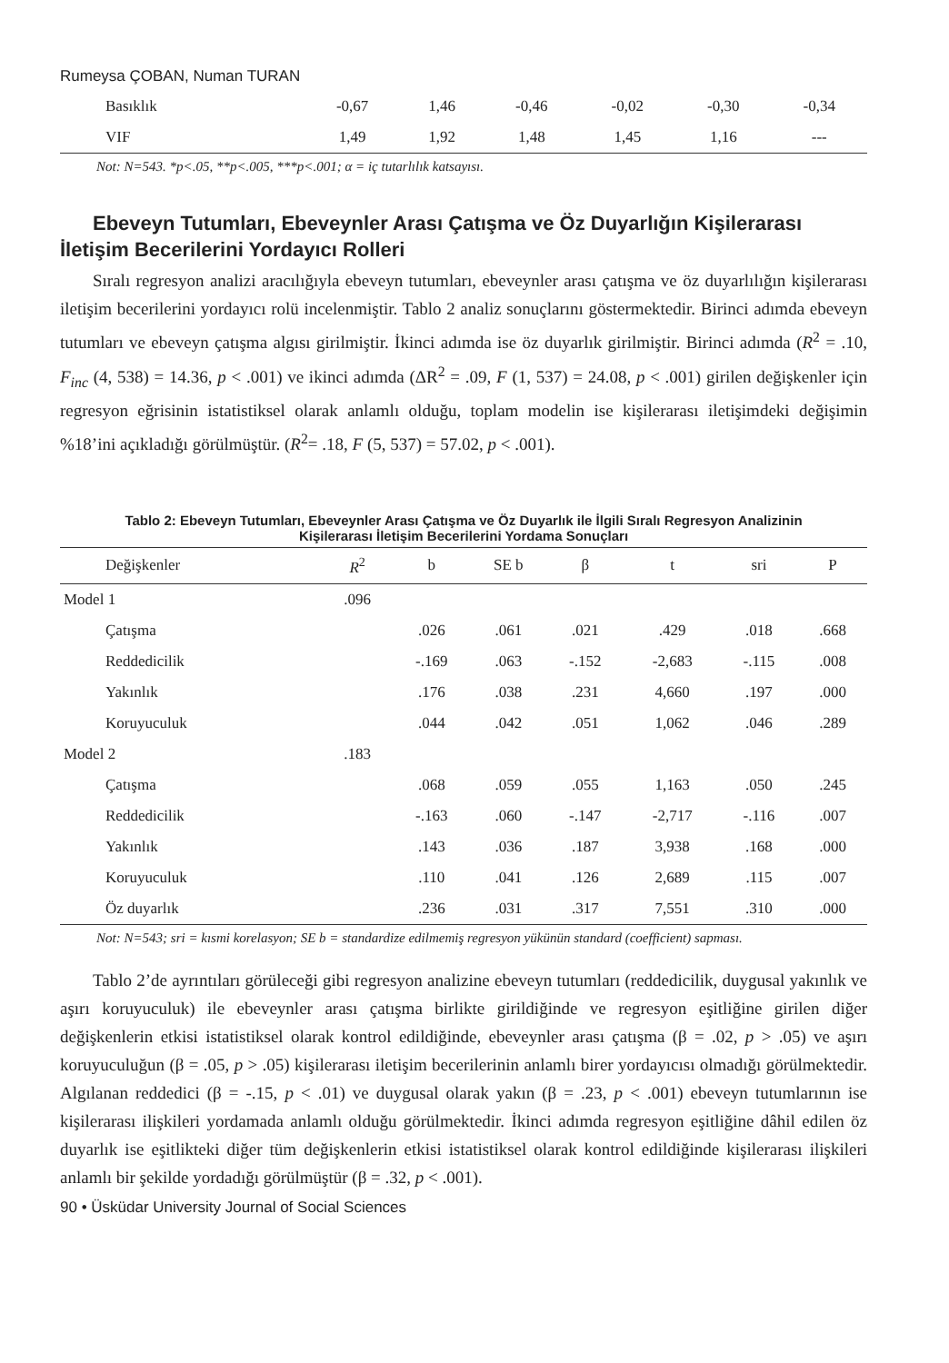Rumeysa ÇOBAN, Numan TURAN
| Basıklık | -0,67 | 1,46 | -0,46 | -0,02 | -0,30 | -0,34 |
| VIF | 1,49 | 1,92 | 1,48 | 1,45 | 1,16 | --- |
Not: N=543. *p<.05, **p<.005, ***p<.001; α = iç tutarlılık katsayısı.
Ebeveyn Tutumları, Ebeveynler Arası Çatışma ve Öz Duyarlığın Kişilerarası İletişim Becerilerini Yordayıcı Rolleri
Sıralı regresyon analizi aracılığıyla ebeveyn tutumları, ebeveynler arası çatışma ve öz duyarlılığın kişilerarası iletişim becerilerini yordayıcı rolü incelenmiştir. Tablo 2 analiz sonuçlarını göstermektedir. Birinci adımda ebeveyn tutumları ve ebeveyn çatışma algısı girilmiştir. İkinci adımda ise öz duyarlık girilmiştir. Birinci adımda (R<sup>2</sup> = .10, F<sub>inc</sub> (4, 538) = 14.36, p < .001) ve ikinci adımda (ΔR<sup>2</sup> = .09, F (1, 537) = 24.08, p < .001) girilen değişkenler için regresyon eğrisinin istatistiksel olarak anlamlı olduğu, toplam modelin ise kişilerarası iletişimdeki değişimin %18’ini açıkladığı görülmüştür. (R<sup>2</sup>= .18, F (5, 537) = 57.02, p < .001).
Tablo 2: Ebeveyn Tutumları, Ebeveynler Arası Çatışma ve Öz Duyarlık ile İlgili Sıralı Regresyon Analizinin
Kişilerarası İletişim Becerilerini Yordama Sonuçları
| Değişkenler | R<sup>2</sup> | b | SE b | β | t | sri | P |
| --- | --- | --- | --- | --- | --- | --- | --- |
| Model 1 | .096 | | | | | | |
| Çatışma | | .026 | .061 | .021 | .429 | .018 | .668 |
| Reddedicilik | | -.169 | .063 | -.152 | -2,683 | -.115 | .008 |
| Yakınlık | | .176 | .038 | .231 | 4,660 | .197 | .000 |
| Koruyuculuk | | .044 | .042 | .051 | 1,062 | .046 | .289 |
| Model 2 | .183 | | | | | | |
| Çatışma | | .068 | .059 | .055 | 1,163 | .050 | .245 |
| Reddedicilik | | -.163 | .060 | -.147 | -2,717 | -.116 | .007 |
| Yakınlık | | .143 | .036 | .187 | 3,938 | .168 | .000 |
| Koruyuculuk | | .110 | .041 | .126 | 2,689 | .115 | .007 |
| Öz duyarlık | | .236 | .031 | .317 | 7,551 | .310 | .000 |
Not: N=543; sri = kısmi korelasyon; SE b = standardize edilmemiş regresyon yükünün standard (coefficient) sapması.
Tablo 2’de ayrıntıları görüleceği gibi regresyon analizine ebeveyn tutumları (reddedicilik, duygusal yakınlık ve aşırı koruyuculuk) ile ebeveynler arası çatışma birlikte girildiğinde ve regresyon eşitliğine girilen diğer değişkenlerin etkisi istatistiksel olarak kontrol edildiğinde, ebeveynler arası çatışma (β = .02, p > .05) ve aşırı koruyuculuğun (β = .05, p > .05) kişilerarası iletişim becerilerinin anlamlı birer yordayıcısı olmadığı görülmektedir. Algılanan reddedici (β = -.15, p < .01) ve duygusal olarak yakın (β = .23, p < .001) ebeveyn tutumlarının ise kişilerarası ilişkileri yordamada anlamlı olduğu görülmektedir. İkinci adımda regresyon eşitliğine dâhil edilen öz duyarlık ise eşitlikteki diğer tüm değişkenlerin etkisi istatistiksel olarak kontrol edildiğinde kişilerarası ilişkileri anlamlı bir şekilde yordadığı görülmüştür (β = .32, p < .001).
90 • Üsküdar University Journal of Social Sciences